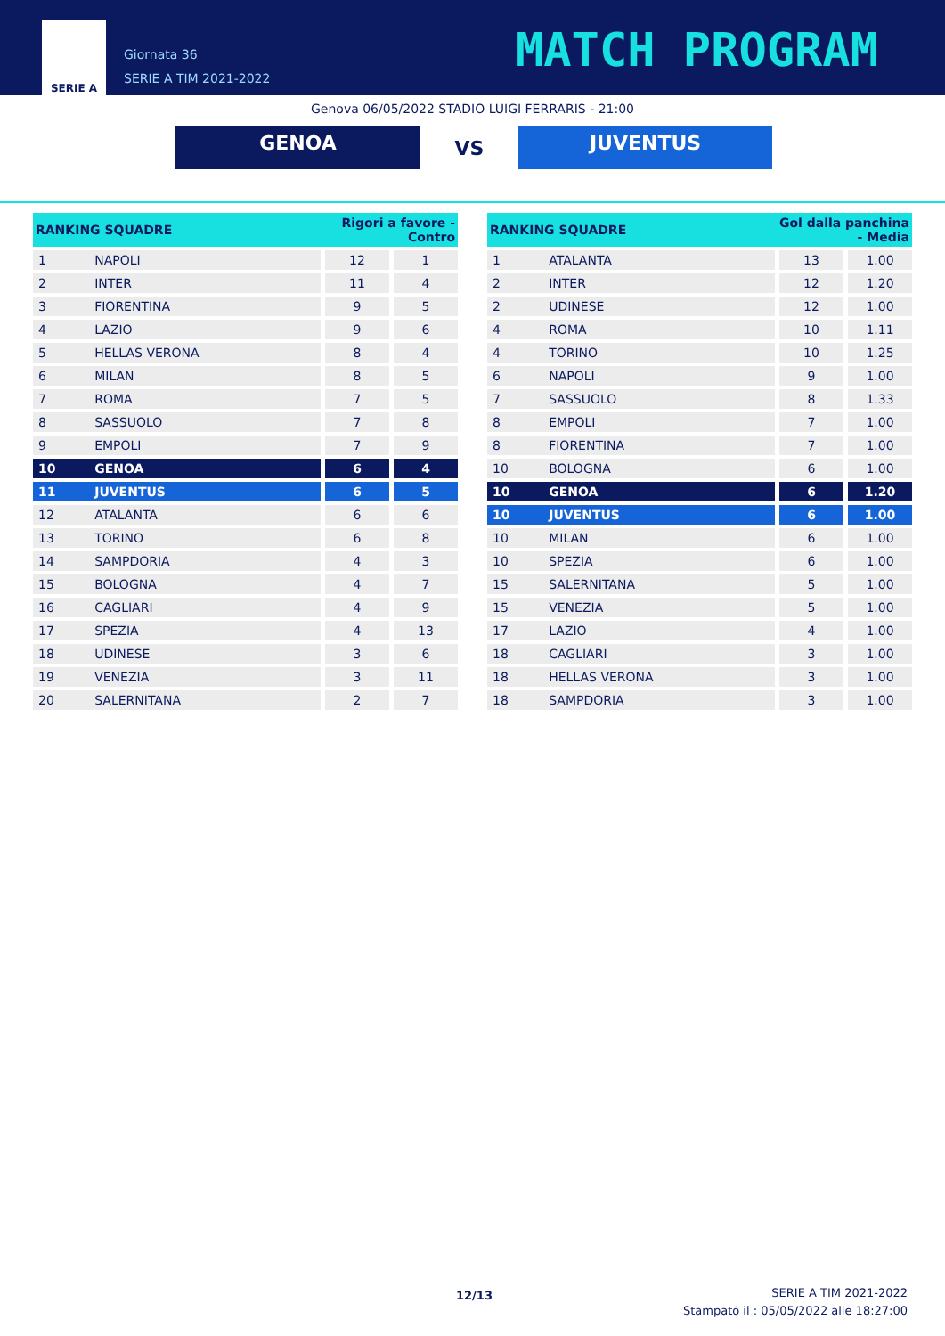SERIE A
Giornata 36
SERIE A TIM 2021-2022
MATCH PROGRAM
Genova 06/05/2022 STADIO LUIGI FERRARIS - 21:00
GENOA
VS
JUVENTUS
| RANKING SQUADRE | | Rigori a favore - Contro | |
| --- | --- | --- | --- |
| 1 | NAPOLI | 12 | 1 |
| 2 | INTER | 11 | 4 |
| 3 | FIORENTINA | 9 | 5 |
| 4 | LAZIO | 9 | 6 |
| 5 | HELLAS VERONA | 8 | 4 |
| 6 | MILAN | 8 | 5 |
| 7 | ROMA | 7 | 5 |
| 8 | SASSUOLO | 7 | 8 |
| 9 | EMPOLI | 7 | 9 |
| 10 | GENOA | 6 | 4 |
| 11 | JUVENTUS | 6 | 5 |
| 12 | ATALANTA | 6 | 6 |
| 13 | TORINO | 6 | 8 |
| 14 | SAMPDORIA | 4 | 3 |
| 15 | BOLOGNA | 4 | 7 |
| 16 | CAGLIARI | 4 | 9 |
| 17 | SPEZIA | 4 | 13 |
| 18 | UDINESE | 3 | 6 |
| 19 | VENEZIA | 3 | 11 |
| 20 | SALERNITANA | 2 | 7 |
| RANKING SQUADRE | | Gol dalla panchina - Media | |
| --- | --- | --- | --- |
| 1 | ATALANTA | 13 | 1.00 |
| 2 | INTER | 12 | 1.20 |
| 2 | UDINESE | 12 | 1.00 |
| 4 | ROMA | 10 | 1.11 |
| 4 | TORINO | 10 | 1.25 |
| 6 | NAPOLI | 9 | 1.00 |
| 7 | SASSUOLO | 8 | 1.33 |
| 8 | EMPOLI | 7 | 1.00 |
| 8 | FIORENTINA | 7 | 1.00 |
| 10 | BOLOGNA | 6 | 1.00 |
| 10 | GENOA | 6 | 1.20 |
| 10 | JUVENTUS | 6 | 1.00 |
| 10 | MILAN | 6 | 1.00 |
| 10 | SPEZIA | 6 | 1.00 |
| 15 | SALERNITANA | 5 | 1.00 |
| 15 | VENEZIA | 5 | 1.00 |
| 17 | LAZIO | 4 | 1.00 |
| 18 | CAGLIARI | 3 | 1.00 |
| 18 | HELLAS VERONA | 3 | 1.00 |
| 18 | SAMPDORIA | 3 | 1.00 |
12/13
SERIE A TIM 2021-2022
Stampato il : 05/05/2022 alle 18:27:00